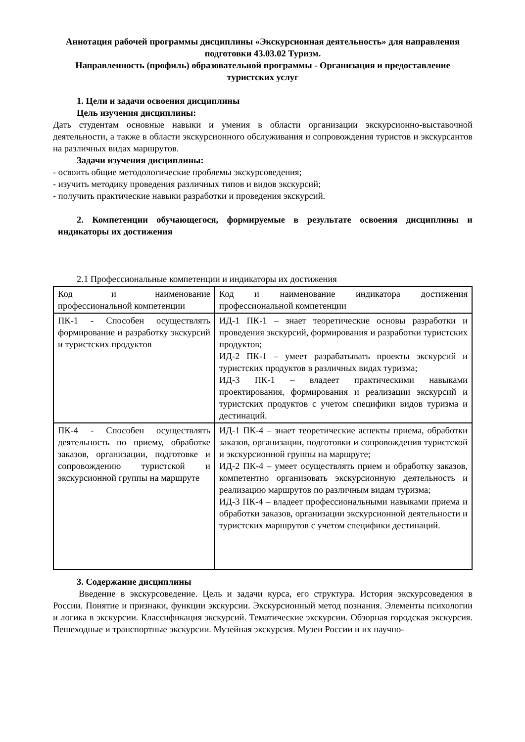Аннотация рабочей программы дисциплины «Экскурсионная деятельность» для направления подготовки 43.03.02 Туризм.
Направленность (профиль) образовательной программы - Организация и предоставление туристских услуг
1. Цели и задачи освоения дисциплины
Цель изучения дисциплины:
Дать студентам основные навыки и умения в области организации экскурсионно-выставочной деятельности, а также в области экскурсионного обслуживания и сопровождения туристов и экскурсантов на различных видах маршрутов.
Задачи изучения дисциплины:
- освоить общие методологические проблемы экскурсоведения;
- изучить методику проведения различных типов и видов экскурсий;
- получить практические навыки разработки и проведения экскурсий.
2. Компетенции обучающегося, формируемые в результате освоения дисциплины и индикаторы их достижения
2.1 Профессиональные компетенции и индикаторы их достижения
| Код и наименование профессиональной компетенции | Код и наименование индикатора достижения профессиональной компетенции |
| ПК-1 - Способен осуществлять формирование и разработку экскурсий и туристских продуктов | ИД-1 ПК-1 – знает теоретические основы разработки и проведения экскурсий, формирования и разработки туристских продуктов; ИД-2 ПК-1 – умеет разрабатывать проекты экскурсий и туристских продуктов в различных видах туризма; ИД-3 ПК-1 – владеет практическими навыками проектирования, формирования и реализации экскурсий и туристских продуктов с учетом специфики видов туризма и дестинаций. |
| ПК-4 - Способен осуществлять деятельность по приему, обработке заказов, организации, подготовке и сопровождению туристской и экскурсионной группы на маршруте | ИД-1 ПК-4 – знает теоретические аспекты приема, обработки заказов, организации, подготовки и сопровождения туристской и экскурсионной группы на маршруте; ИД-2 ПК-4 – умеет осуществлять прием и обработку заказов, компетентно организовать экскурсионную деятельность и реализацию маршрутов по различным видам туризма; ИД-3 ПК-4 – владеет профессиональными навыками приема и обработки заказов, организации экскурсионной деятельности и туристских маршрутов с учетом специфики дестинаций. |
3. Содержание дисциплины
Введение в экскурсоведение. Цель и задачи курса, его структура. История экскурсоведения в России. Понятие и признаки, функции экскурсии. Экскурсионный метод познания. Элементы психологии и логика в экскурсии. Классификация экскурсий. Тематические экскурсии. Обзорная городская экскурсия. Пешеходные и транспортные экскурсии. Музейная экскурсия. Музеи России и их научно-